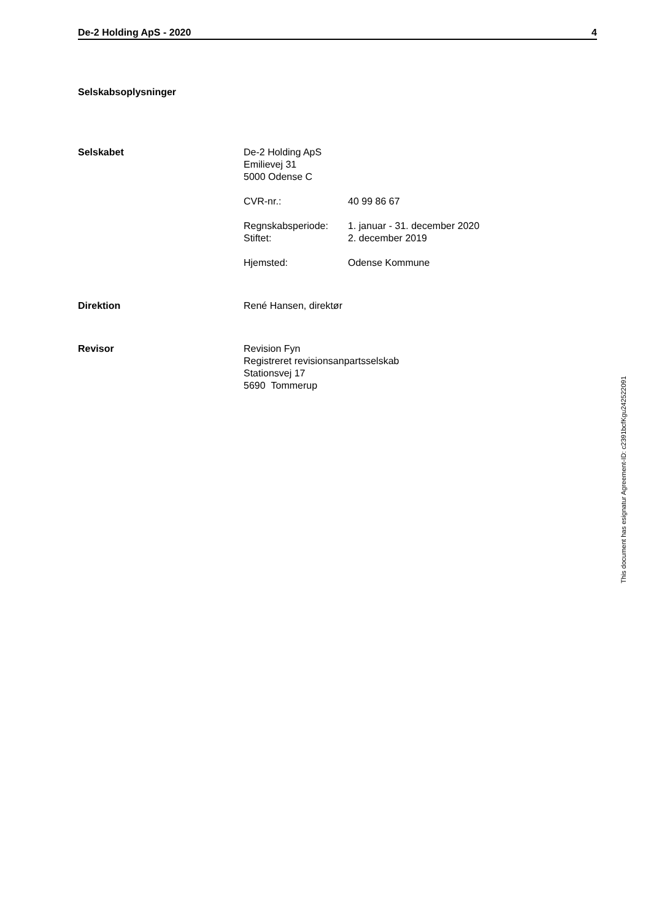De-2 Holding ApS - 2020 4
Selskabsoplysninger
Selskabet De-2 Holding ApS
Emilievej 31
5000 Odense C
CVR-nr.: 40 99 86 67
Regnskabsperiode: 1. januar - 31. december 2020
Stiftet: 2. december 2019
Hjemsted: Odense Kommune
Direktion René Hansen, direktør
Revisor Revision Fyn
Registreret revisionsanpartsselskab
Stationsvej 17
5690 Tommerup
This document has esignatur Agreement-ID: c2391bcfKgu242522091